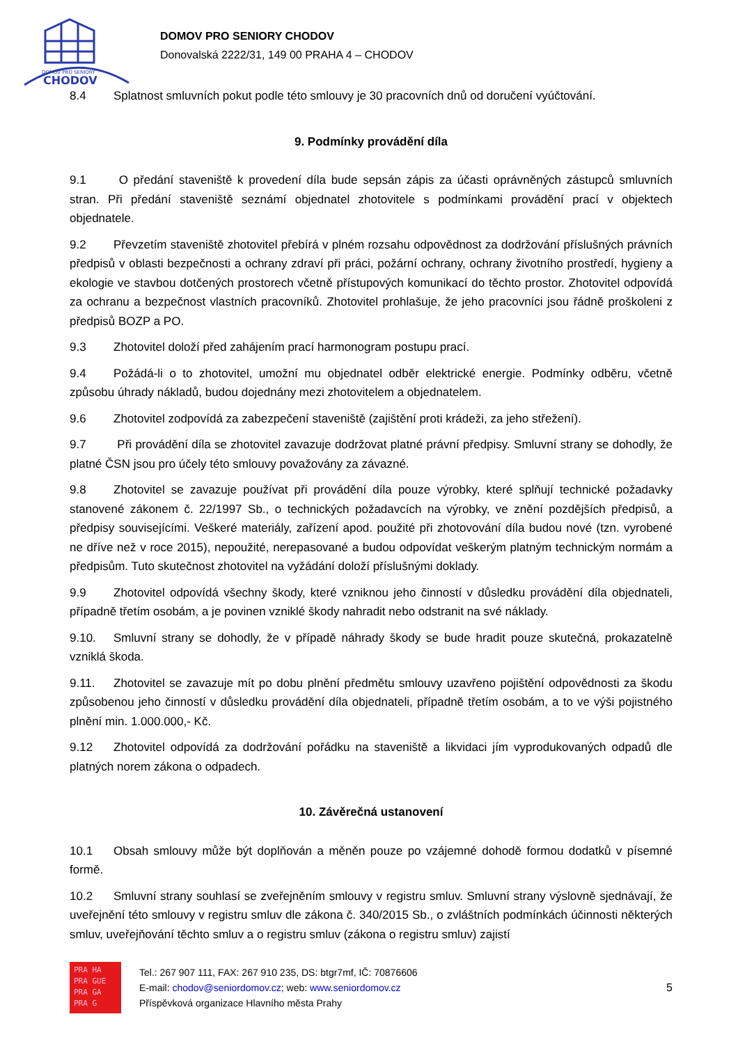DOMOV PRO SENIORY
CHODOV
DOMOV PRO SENIORY CHODOV
Donovalská 2222/31, 149 00 PRAHA 4 – CHODOV
8.4 Splatnost smluvních pokut podle této smlouvy je 30 pracovních dnů od doručení vyúčtování.
9. Podmínky provádění díla
9.1 O předání staveniště k provedení díla bude sepsán zápis za účasti oprávněných zástupců smluvních stran. Při předání staveniště seznámí objednatel zhotovitele s podmínkami provádění prací v objektech objednatele.
9.2 Převzetím staveniště zhotovitel přebírá v plném rozsahu odpovědnost za dodržování příslušných právních předpisů v oblasti bezpečnosti a ochrany zdraví při práci, požární ochrany, ochrany životního prostředí, hygieny a ekologie ve stavbou dotčených prostorech včetně přístupových komunikací do těchto prostor. Zhotovitel odpovídá za ochranu a bezpečnost vlastních pracovníků. Zhotovitel prohlašuje, že jeho pracovníci jsou řádně proškoleni z předpisů BOZP a PO.
9.3 Zhotovitel doloží před zahájením prací harmonogram postupu prací.
9.4 Požádá-li o to zhotovitel, umožní mu objednatel odběr elektrické energie. Podmínky odběru, včetně způsobu úhrady nákladů, budou dojednány mezi zhotovitelem a objednatelem.
9.6 Zhotovitel zodpovídá za zabezpečení staveniště (zajištění proti krádeži, za jeho střežení).
9.7 Při provádění díla se zhotovitel zavazuje dodržovat platné právní předpisy. Smluvní strany se dohodly, že platné ČSN jsou pro účely této smlouvy považovány za závazné.
9.8 Zhotovitel se zavazuje používat při provádění díla pouze výrobky, které splňují technické požadavky stanovené zákonem č. 22/1997 Sb., o technických požadavcích na výrobky, ve znění pozdějších předpisů, a předpisy souvisejícími. Veškeré materiály, zařízení apod. použité při zhotovování díla budou nové (tzn. vyrobené ne dříve než v roce 2015), nepoužité, nerepasované a budou odpovídat veškerým platným technickým normám a předpisům. Tuto skutečnost zhotovitel na vyžádání doloží příslušnými doklady.
9.9 Zhotovitel odpovídá všechny škody, které vzniknou jeho činností v důsledku provádění díla objednateli, případně třetím osobám, a je povinen vzniklé škody nahradit nebo odstranit na své náklady.
9.10. Smluvní strany se dohodly, že v případě náhrady škody se bude hradit pouze skutečná, prokazatelně vzniklá škoda.
9.11. Zhotovitel se zavazuje mít po dobu plnění předmětu smlouvy uzavřeno pojištění odpovědnosti za škodu způsobenou jeho činností v důsledku provádění díla objednateli, případně třetím osobám, a to ve výši pojistného plnění min. 1.000.000,- Kč.
9.12 Zhotovitel odpovídá za dodržování pořádku na staveniště a likvidaci jím vyprodukovaných odpadů dle platných norem zákona o odpadech.
10. Závěrečná ustanovení
10.1 Obsah smlouvy může být doplňován a měněn pouze po vzájemné dohodě formou dodatků v písemné formě.
10.2 Smluvní strany souhlasí se zveřejněním smlouvy v registru smluv. Smluvní strany výslovně sjednávají, že uveřejnění této smlouvy v registru smluv dle zákona č. 340/2015 Sb., o zvláštních podmínkách účinnosti některých smluv, uveřejňování těchto smluv a o registru smluv (zákona o registru smluv) zajistí
PRA HA
PRA GUE
PRA GA
PRA G
Tel.: 267 907 111, FAX: 267 910 235, DS: btgr7mf, IČ: 70876606
E-mail: chodov@seniordomov.cz; web: www.seniordomov.cz
Příspěvková organizace Hlavního města Prahy
5